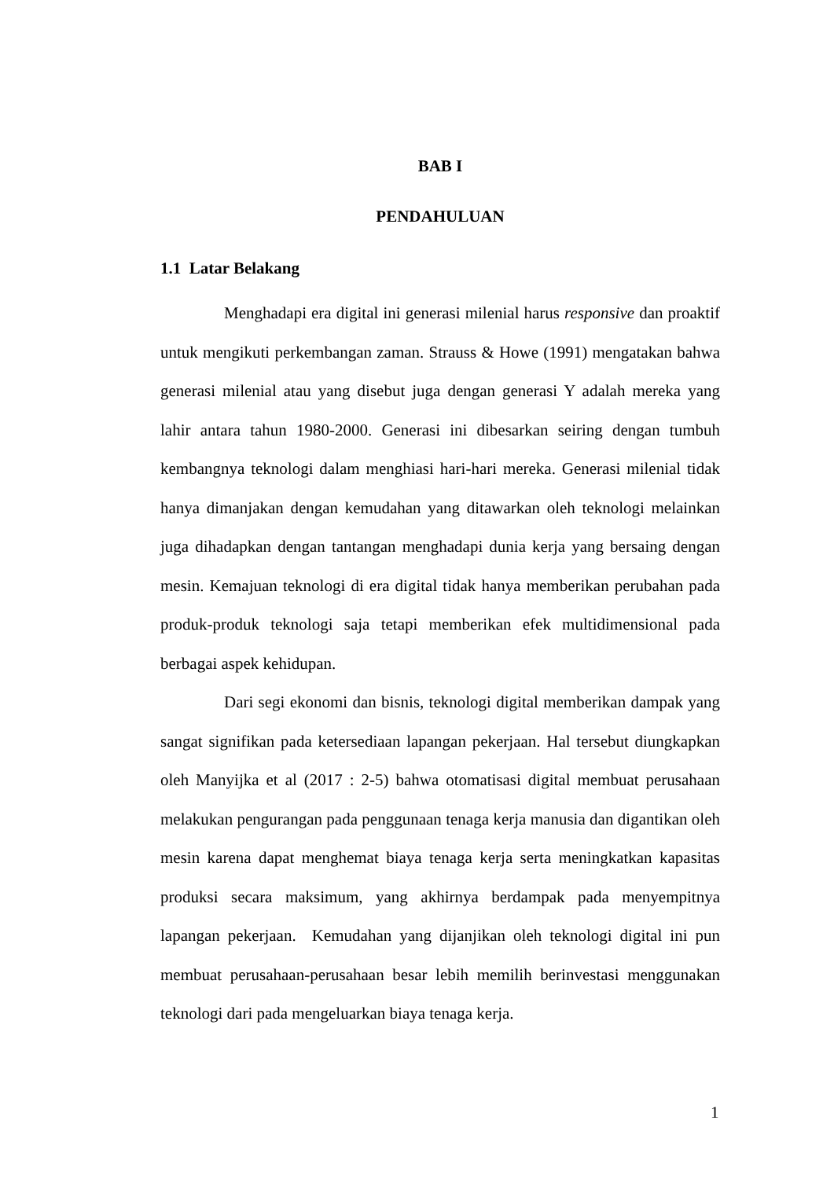BAB I
PENDAHULUAN
1.1 Latar Belakang
Menghadapi era digital ini generasi milenial harus responsive dan proaktif untuk mengikuti perkembangan zaman. Strauss & Howe (1991) mengatakan bahwa generasi milenial atau yang disebut juga dengan generasi Y adalah mereka yang lahir antara tahun 1980-2000. Generasi ini dibesarkan seiring dengan tumbuh kembangnya teknologi dalam menghiasi hari-hari mereka. Generasi milenial tidak hanya dimanjakan dengan kemudahan yang ditawarkan oleh teknologi melainkan juga dihadapkan dengan tantangan menghadapi dunia kerja yang bersaing dengan mesin. Kemajuan teknologi di era digital tidak hanya memberikan perubahan pada produk-produk teknologi saja tetapi memberikan efek multidimensional pada berbagai aspek kehidupan.
Dari segi ekonomi dan bisnis, teknologi digital memberikan dampak yang sangat signifikan pada ketersediaan lapangan pekerjaan. Hal tersebut diungkapkan oleh Manyijka et al (2017 : 2-5) bahwa otomatisasi digital membuat perusahaan melakukan pengurangan pada penggunaan tenaga kerja manusia dan digantikan oleh mesin karena dapat menghemat biaya tenaga kerja serta meningkatkan kapasitas produksi secara maksimum, yang akhirnya berdampak pada menyempitnya lapangan pekerjaan. Kemudahan yang dijanjikan oleh teknologi digital ini pun membuat perusahaan-perusahaan besar lebih memilih berinvestasi menggunakan teknologi dari pada mengeluarkan biaya tenaga kerja.
1